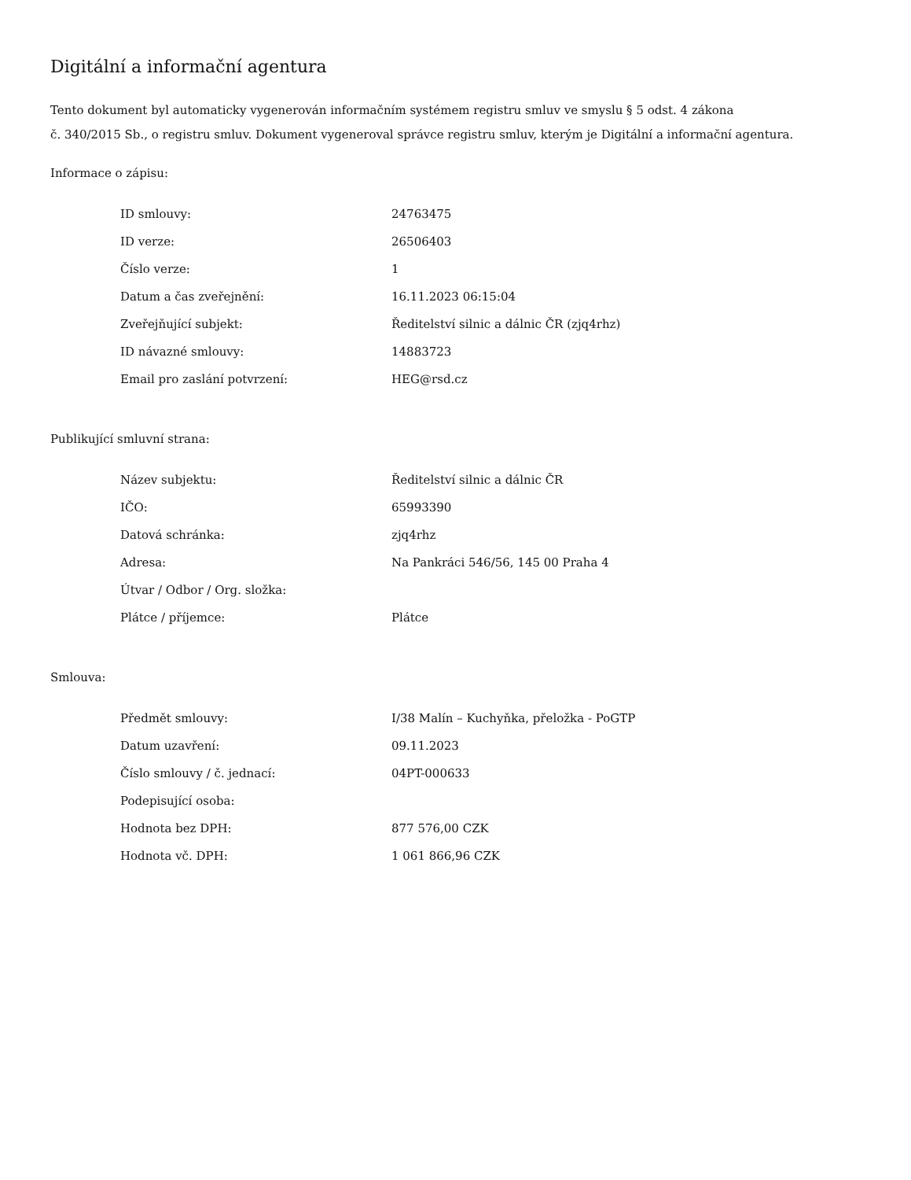Digitální a informační agentura
Tento dokument byl automaticky vygenerován informačním systémem registru smluv ve smyslu § 5 odst. 4 zákona
č. 340/2015 Sb., o registru smluv. Dokument vygeneroval správce registru smluv, kterým je Digitální a informační agentura.
Informace o zápisu:
| ID smlouvy: | 24763475 |
| ID verze: | 26506403 |
| Číslo verze: | 1 |
| Datum a čas zveřejnění: | 16.11.2023 06:15:04 |
| Zveřejňující subjekt: | Ředitelství silnic a dálnic ČR (zjq4rhz) |
| ID návazné smlouvy: | 14883723 |
| Email pro zaslání potvrzení: | HEG@rsd.cz |
Publikující smluvní strana:
| Název subjektu: | Ředitelství silnic a dálnic ČR |
| IČO: | 65993390 |
| Datová schránka: | zjq4rhz |
| Adresa: | Na Pankráci 546/56, 145 00 Praha 4 |
| Útvar / Odbor / Org. složka: | |
| Plátce / příjemce: | Plátce |
Smlouva:
| Předmět smlouvy: | I/38 Malín – Kuchyňka, přeložka - PoGTP |
| Datum uzavření: | 09.11.2023 |
| Číslo smlouvy / č. jednací: | 04PT-000633 |
| Podepisující osoba: | |
| Hodnota bez DPH: | 877 576,00 CZK |
| Hodnota vč. DPH: | 1 061 866,96 CZK |